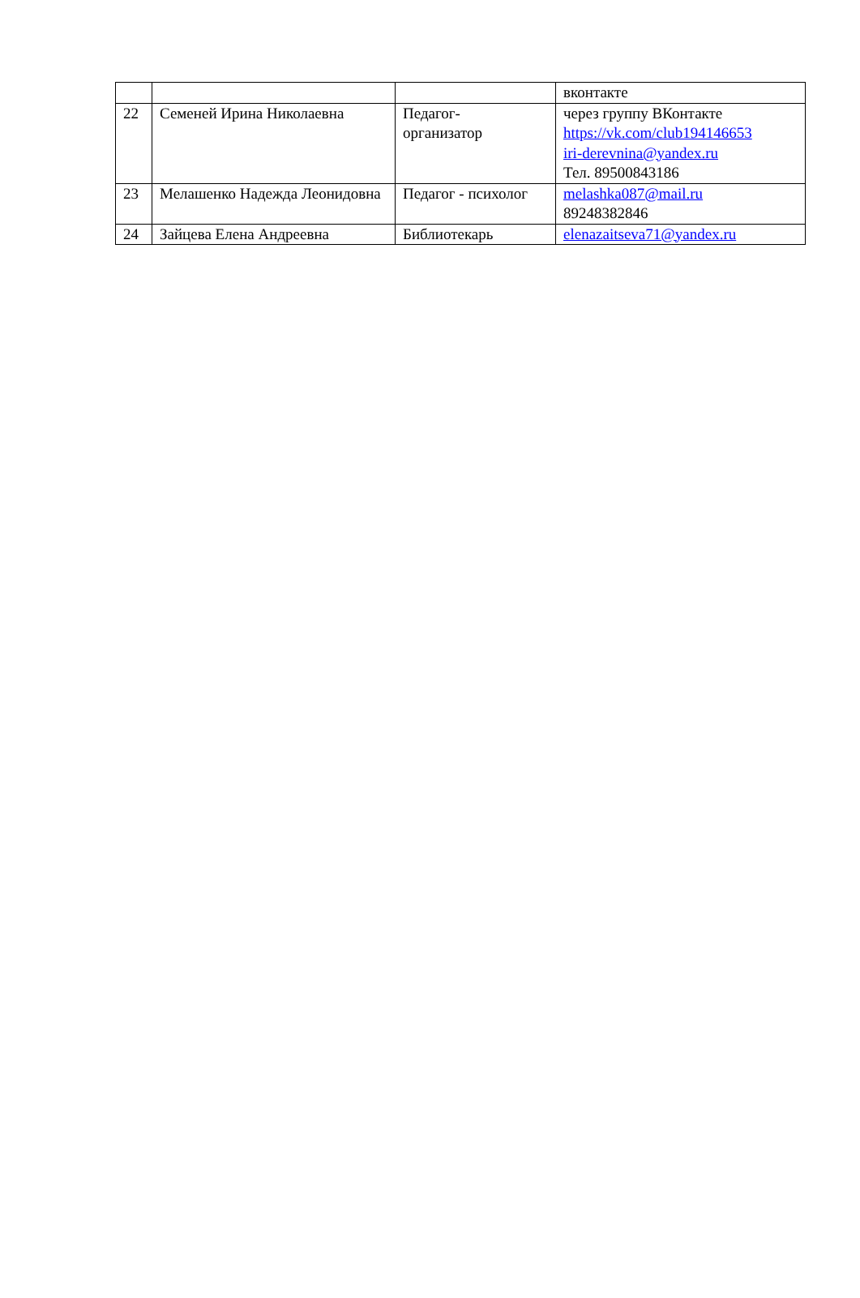| | | | вконтакте |
| 22 | Семеней Ирина Николаевна | Педагог- организатор | через группу ВКонтакте https://vk.com/club194146653 iri-derevnina@yandex.ru Тел. 89500843186 |
| 23 | Мелашенко Надежда Леонидовна | Педагог - психолог | melashka087@mail.ru 89248382846 |
| 24 | Зайцева Елена Андреевна | Библиотекарь | elenazaitseva71@yandex.ru |